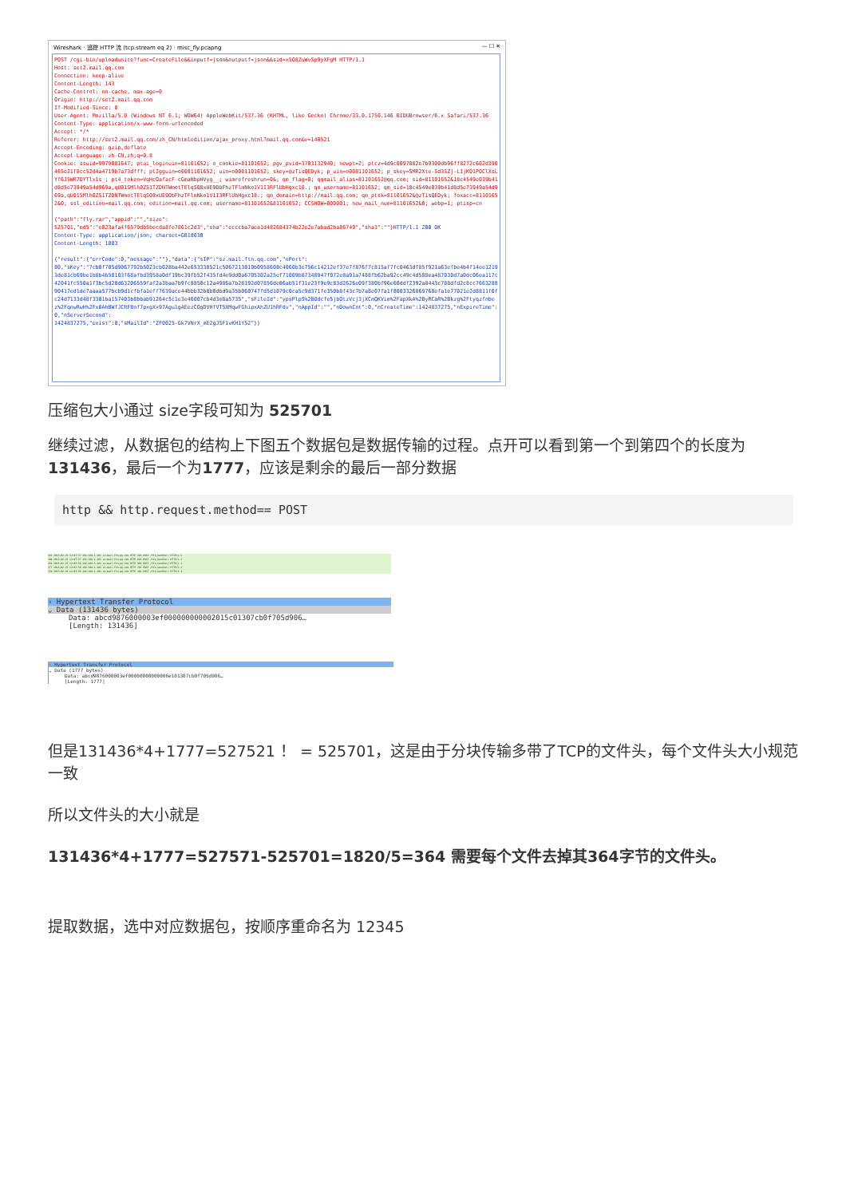Wireshark · 追踪 HTTP 流 (tcp.stream eq 2) · misc_fly.pcapng — ☐ ✕
POST /cgi-bin/uploadunite?func=CreateFile&&inputf=json&outputf=json&&sid=x5O8ZuWvSp9yXFgM HTTP/1.1 Host: set2.mail.qq.com Connection: keep-alive Content-Length: 143 Cache-Control: no-cache, max-age=0 Origin: http://set2.mail.qq.com If-Modified-Since: 0 User-Agent: Mozilla/5.0 (Windows NT 6.1; WOW64) AppleWebKit/537.36 (KHTML, like Gecko) Chrome/33.0.1750.146 BIDUBrowser/6.x Safari/537.36 Content-Type: application/x-www-form-urlencoded Accept: */* Referer: http://set2.mail.qq.com/zh_CN/htmledition/ajax_proxy.html?mail.qq.com&v=140521 Accept-Encoding: gzip,deflate Accept-Language: zh-CN,zh;q=0.8 Cookie: ssuid=9979081647; ptui_loginuin=81101652; o_cookie=81101652; pgv_pvid=3703132940; newpt=2; ptcz=4d9c0097882e7b9300db96ff8272c602d390465e21f8cc52d4a4719b7a73dfff; pt2gguin=o0081101652; uin=o0081101652; skey=@zTisQEDyk; p_uin=o0081101652; p_skey=SMR2Xte-Sd3SZj-LIjKO1POClXsLYf6J5WR7DYTlx1s_; pt4_token=VqHcOafacF-cGmaNbpHVyg__; wimrefreshrun=0&; qm_flag=0; qqmail_alias=81101652@qq.com; sid=81101652&18c4549e039b41d8d5e73949a54d969a,qU01SMlh0ZS1TZDNTWmotTElqS08xUE9DbFhzTFlmNko1V1I3RFlUbHgxc18.; qm_username=81101652; qm_sid=18c4549e039b41d8d5e73949a54d969a,qU01SMlh0ZS1TZDNTWmotTElqS08xUE9DbFhzTFlmNko1V1I3RFlUbHgxc18.; qm_domain=http://mail.qq.com; qm_ptsk=81101652&@zTisQEDyk; foxacc=81101652&0; ssl_edition=mail.qq.com; edition=mail.qq.com; username=81101652&81101652; CCSHOW=000001; new_mail_num=81101652&0; webp=1; ptisp=cn {"path":"fly.rar","appid":"","size": 525701,"md5":"e023afa4f6579db5becda8fe7861c2d3","sha":"ecccba7aea1d482684374b22e2e7abad2ba86749","sha3":""}HTTP/1.1 200 OK Content-Type: application/json; charset=GB18030 Content-Length: 1003 {"result":{"errCode":0,"message":""},"data":{"sIP":"sz.mail.ftn.qq.com","nPort": 80,"sKey":"7cb0f705d9067792b5023cb028ba442e653338521c5067213019b0958608c4060b3e756c14212ef37e7f876f7c815af7fc0463df85f921a63efbe4b4f14ee12193de81cb69be1b8b4b50103f68afbd3958a0df19bc39fb52f435fd4e9dd0a6705302a25ef71009b87348947f072e8a91a7488fb62ba92cc49c4d508ea487030d7a0dc06ea117c42041fc550a1f3bc5d28d63206559faf2a3baa7b9fc8850c12a4986a7b28192d07856de86ab51f31e23f9e9c83d2626e09f380bf96e60ddf2392a8443c788dfd2c8cc766328890417ed1de7aaaa577bcb9d1cfbfa1eff7639ace44bbb32b8b0dbd9a35b060747fd5d1079c0ca5c9d371fe350b8f43c7b7a8e07fa1f8003326869768efa1e77021e2d8811f0fc24d7133d48f3301ba157403b8bbab91264c5c1e3e46007cb4d3e8a5735","sFileId":"ypsPlpS%2BOdcfe5jbOtzVcj3jXCmQKVim%2FapXkA%2ByRCaR%2Bkzg%2Ftyqzfnbez%2FqnwRwH%2Fx0AhBWfJCRFBof7pxgXx97Agu1gAEezCOgDVHfVT5XMqwFGhipxAhZU1hRFdv","nAppId":"","nDownCnt":0,"nCreateTime":1424837275,"nExpireTime":0,"nServerSecond": 1424837275,"exist":0,"sMailId":"ZF0025-Gk7VNrX_mE2gJSF1vKH1Y52"}}
压缩包大小通过 size字段可知为 525701
继续过滤，从数据包的结构上下图五个数据包是数据传输的过程。点开可以看到第一个到第四个的长度为131436，最后一个为1777，应该是剩余的最后一部分数据
http && http.request.method== POST
163 2015-02-25 12:07:57 192.168.1.101 sz.mail.ftn.qq.com HTTP 110 POST /ftn_handler/ HTTP/1.1
289 2015-02-25 12:07:57 192.168.1.101 sz.mail.ftn.qq.com HTTP 610 POST /ftn_handler/ HTTP/1.1
431 2015-02-25 12:07:58 192.168.1.101 sz.mail.ftn.qq.com HTTP 910 POST /ftn_handler/ HTTP/1.1
577 2015-02-25 12:07:58 192.168.1.101 sz.mail.ftn.qq.com HTTP 782 POST /ftn_handler/ HTTP/1.1
729 2015-02-25 12:07:58 192.168.1.101 sz.mail.ftn.qq.com HTTP 391 POST /ftn_handler/ HTTP/1.1
› Hypertext Transfer Protocol
⌄ Data (131436 bytes)
Data: abcd9876000003ef000000000002015c01307cb0f705d906…
[Length: 131436]
› Hypertext Transfer Protocol
⌄ Data (1777 bytes)
Data: abcd9876000003ef00000000000006e101307cb0f705d906…
[Length: 1777]
但是131436*4+1777=527521 ！ = 525701，这是由于分块传输多带了TCP的文件头，每个文件头大小规范一致
所以文件头的大小就是
131436*4+1777=527571-525701=1820/5=364 需要每个文件去掉其364字节的文件头。
提取数据，选中对应数据包，按顺序重命名为 12345